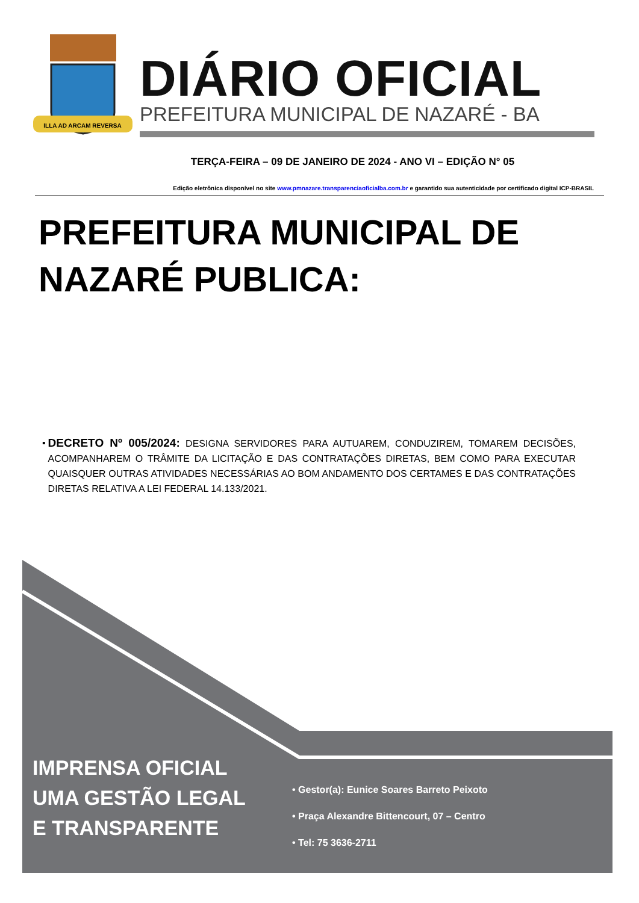ILLA AD ARCAM REVERSA
DIÁRIO OFICIAL
PREFEITURA MUNICIPAL DE NAZARÉ - BA
TERÇA-FEIRA – 09 DE JANEIRO DE 2024 - ANO VI – EDIÇÃO N° 05
Edição eletrônica disponível no site www.pmnazare.transparenciaoficialba.com.br e garantido sua autenticidade por certificado digital ICP-BRASIL
PREFEITURA MUNICIPAL DE
NAZARÉ PUBLICA:
▪
DECRETO Nº 005/2024: DESIGNA SERVIDORES PARA AUTUAREM, CONDUZIREM, TOMAREM DECISÕES, ACOMPANHAREM O TRÂMITE DA LICITAÇÃO E DAS CONTRATAÇÕES DIRETAS, BEM COMO PARA EXECUTAR QUAISQUER OUTRAS ATIVIDADES NECESSÁRIAS AO BOM ANDAMENTO DOS CERTAMES E DAS CONTRATAÇÕES DIRETAS RELATIVA A LEI FEDERAL 14.133/2021.
IMPRENSA OFICIAL
UMA GESTÃO LEGAL
E TRANSPARENTE
• Gestor(a): Eunice Soares Barreto Peixoto
• Praça Alexandre Bittencourt, 07 – Centro
• Tel: 75 3636-2711